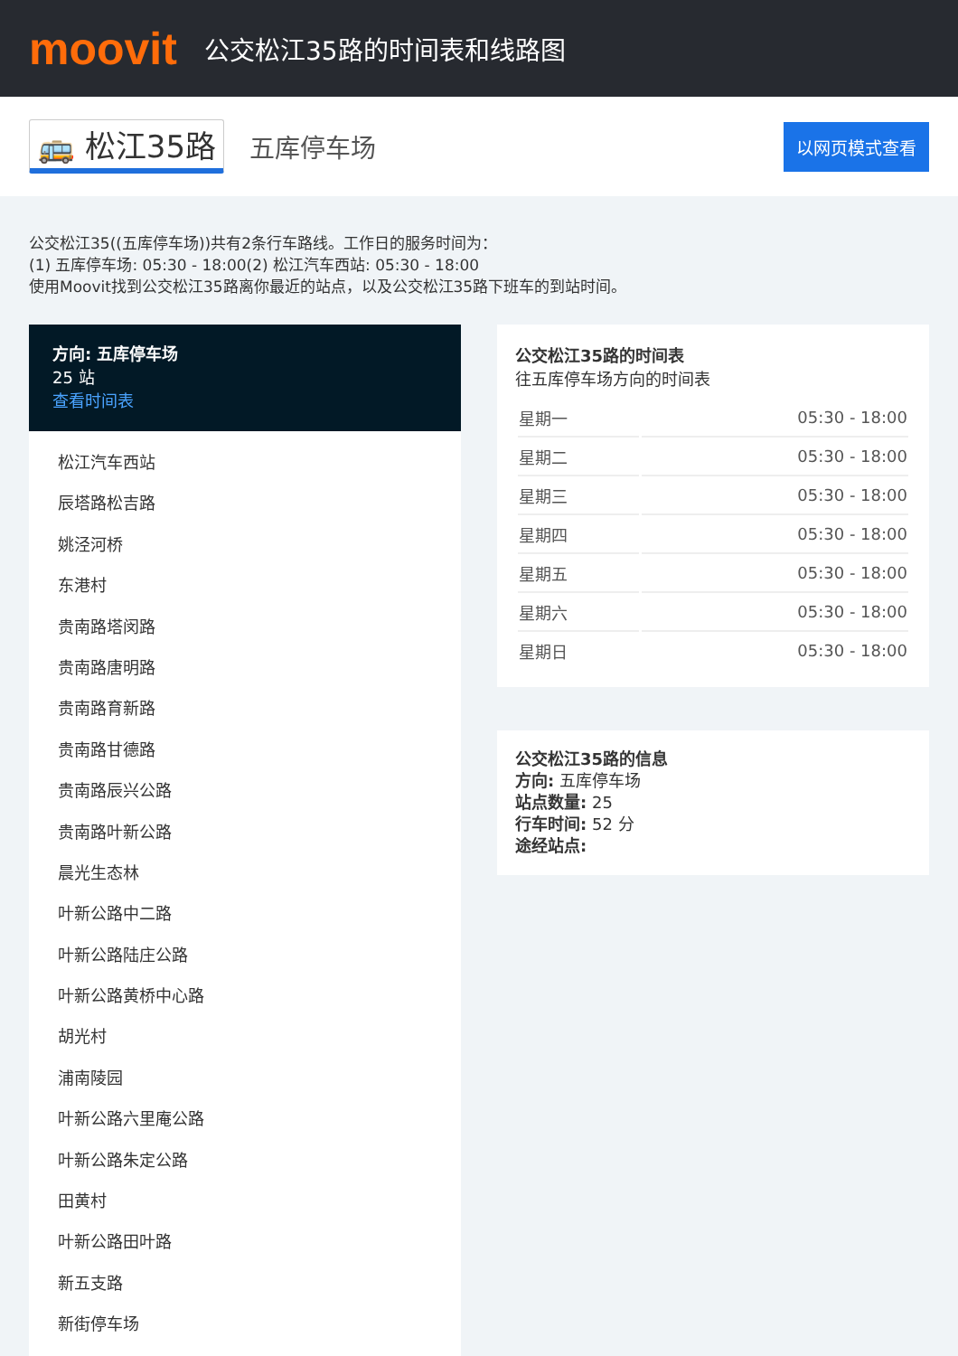moovit
公交松江35路的时间表和线路图
🚌 松江35路 五库停车场 以网页模式查看
公交松江35((五库停车场))共有2条行车路线。工作日的服务时间为：
(1) 五库停车场: 05:30 - 18:00(2) 松江汽车西站: 05:30 - 18:00
使用Moovit找到公交松江35路离你最近的站点，以及公交松江35路下班车的到站时间。
方向: 五库停车场
25 站
查看时间表
松江汽车西站
辰塔路松吉路
姚泾河桥
东港村
贵南路塔闵路
贵南路唐明路
贵南路育新路
贵南路甘德路
贵南路辰兴公路
贵南路叶新公路
晨光生态林
叶新公路中二路
叶新公路陆庄公路
叶新公路黄桥中心路
胡光村
浦南陵园
叶新公路六里庵公路
叶新公路朱定公路
田黄村
叶新公路田叶路
新五支路
新街停车场
公交松江35路的时间表
往五库停车场方向的时间表
| 星期一 | 05:30 - 18:00 |
| 星期二 | 05:30 - 18:00 |
| 星期三 | 05:30 - 18:00 |
| 星期四 | 05:30 - 18:00 |
| 星期五 | 05:30 - 18:00 |
| 星期六 | 05:30 - 18:00 |
| 星期日 | 05:30 - 18:00 |
公交松江35路的信息
方向: 五库停车场
站点数量: 25
行车时间: 52 分
途经站点: